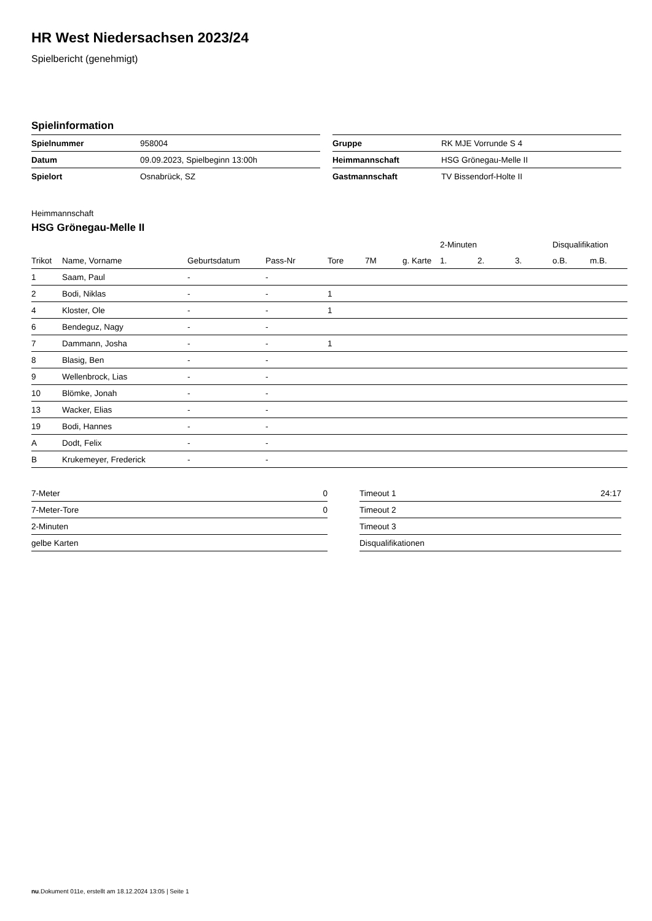HR West Niedersachsen 2023/24
Spielbericht (genehmigt)
Spielinformation
| Spielnummer | 958004 |
| Datum | 09.09.2023, Spielbeginn 13:00h |
| Spielort | Osnabrück, SZ |
| Gruppe | RK MJE Vorrunde S 4 |
| Heimmannschaft | HSG Grönegau-Melle II |
| Gastmannschaft | TV Bissendorf-Holte II |
Heimmannschaft
HSG Grönegau-Melle II
| | | | | | | | 2-Minuten | | | Disqualifikation | |
| --- | --- | --- | --- | --- | --- | --- | --- | --- | --- | --- | --- |
| Trikot | Name, Vorname | Geburtsdatum | Pass-Nr | Tore | 7M | g. Karte | 1. | 2. | 3. | o.B. | m.B. |
| 1 | Saam, Paul | - | - | | | | | | | | |
| 2 | Bodi, Niklas | - | - | 1 | | | | | | | |
| 4 | Kloster, Ole | - | - | 1 | | | | | | | |
| 6 | Bendeguz, Nagy | - | - | | | | | | | | |
| 7 | Dammann, Josha | - | - | 1 | | | | | | | |
| 8 | Blasig, Ben | - | - | | | | | | | | |
| 9 | Wellenbrock, Lias | - | - | | | | | | | | |
| 10 | Blömke, Jonah | - | - | | | | | | | | |
| 13 | Wacker, Elias | - | - | | | | | | | | |
| 19 | Bodi, Hannes | - | - | | | | | | | | |
| A | Dodt, Felix | - | - | | | | | | | | |
| B | Krukemeyer, Frederick | - | - | | | | | | | | |
| 7-Meter | 0 |
| 7-Meter-Tore | 0 |
| 2-Minuten | |
| gelbe Karten | |
| Timeout 1 | 24:17 |
| Timeout 2 | |
| Timeout 3 | |
| Disqualifikationen | |
nu.Dokument 011e, erstellt am 18.12.2024 13:05 | Seite 1